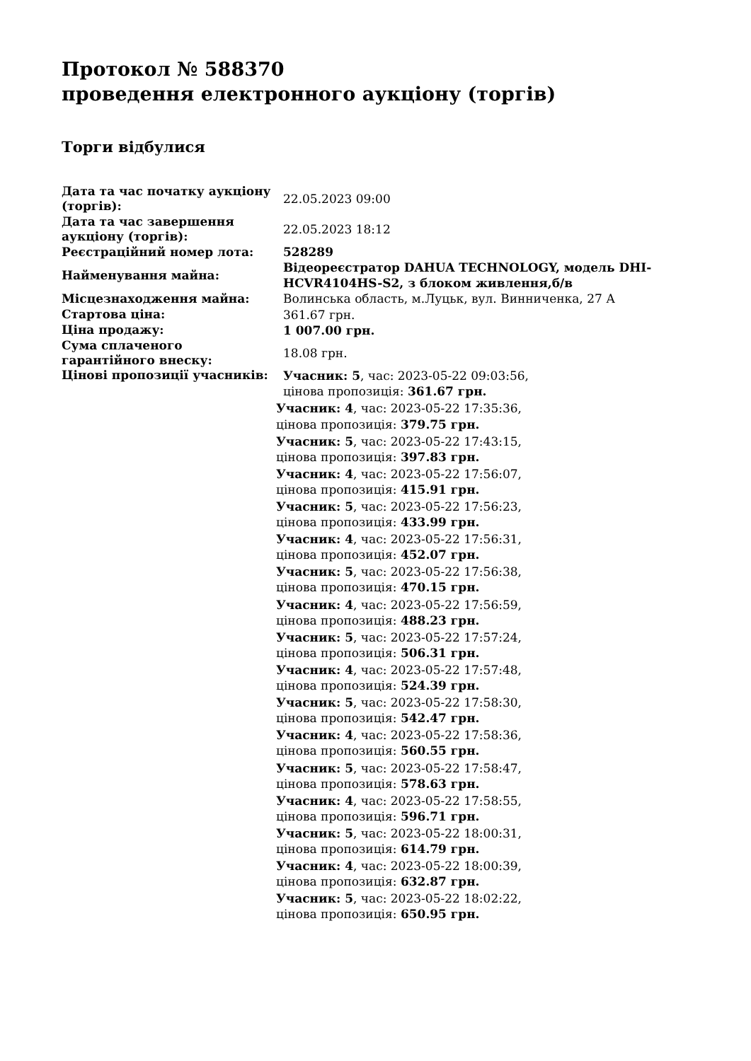Протокол № 588370
проведення електронного аукціону (торгів)
Торги відбулися
| Дата та час початку аукціону (торгів): | 22.05.2023 09:00 |
| Дата та час завершення аукціону (торгів): | 22.05.2023 18:12 |
| Реєстраційний номер лота: | 528289 |
| Найменування майна: | Відеореєстратор DAHUA TECHNOLOGY, модель DHI-HCVR4104HS-S2, з блоком живлення,б/в |
| Місцезнаходження майна: | Волинська область, м.Луцьк, вул. Винниченка, 27 А |
| Стартова ціна: | 361.67 грн. |
| Ціна продажу: | 1 007.00 грн. |
| Сума сплаченого гарантійного внеску: | 18.08 грн. |
| Цінові пропозиції учасників: | Учасник: 5 , час: 2023-05-22 09:03:56, цінова пропозиція: 361.67 грн. Учасник: 4 , час: 2023-05-22 17:35:36, цінова пропозиція: 379.75 грн. Учасник: 5 , час: 2023-05-22 17:43:15, цінова пропозиція: 397.83 грн. Учасник: 4 , час: 2023-05-22 17:56:07, цінова пропозиція: 415.91 грн. Учасник: 5 , час: 2023-05-22 17:56:23, цінова пропозиція: 433.99 грн. Учасник: 4 , час: 2023-05-22 17:56:31, цінова пропозиція: 452.07 грн. Учасник: 5 , час: 2023-05-22 17:56:38, цінова пропозиція: 470.15 грн. Учасник: 4 , час: 2023-05-22 17:56:59, цінова пропозиція: 488.23 грн. Учасник: 5 , час: 2023-05-22 17:57:24, цінова пропозиція: 506.31 грн. Учасник: 4 , час: 2023-05-22 17:57:48, цінова пропозиція: 524.39 грн. Учасник: 5 , час: 2023-05-22 17:58:30, цінова пропозиція: 542.47 грн. Учасник: 4 , час: 2023-05-22 17:58:36, цінова пропозиція: 560.55 грн. Учасник: 5 , час: 2023-05-22 17:58:47, цінова пропозиція: 578.63 грн. Учасник: 4 , час: 2023-05-22 17:58:55, цінова пропозиція: 596.71 грн. Учасник: 5 , час: 2023-05-22 18:00:31, цінова пропозиція: 614.79 грн. Учасник: 4 , час: 2023-05-22 18:00:39, цінова пропозиція: 632.87 грн. Учасник: 5 , час: 2023-05-22 18:02:22, цінова пропозиція: 650.95 грн. |